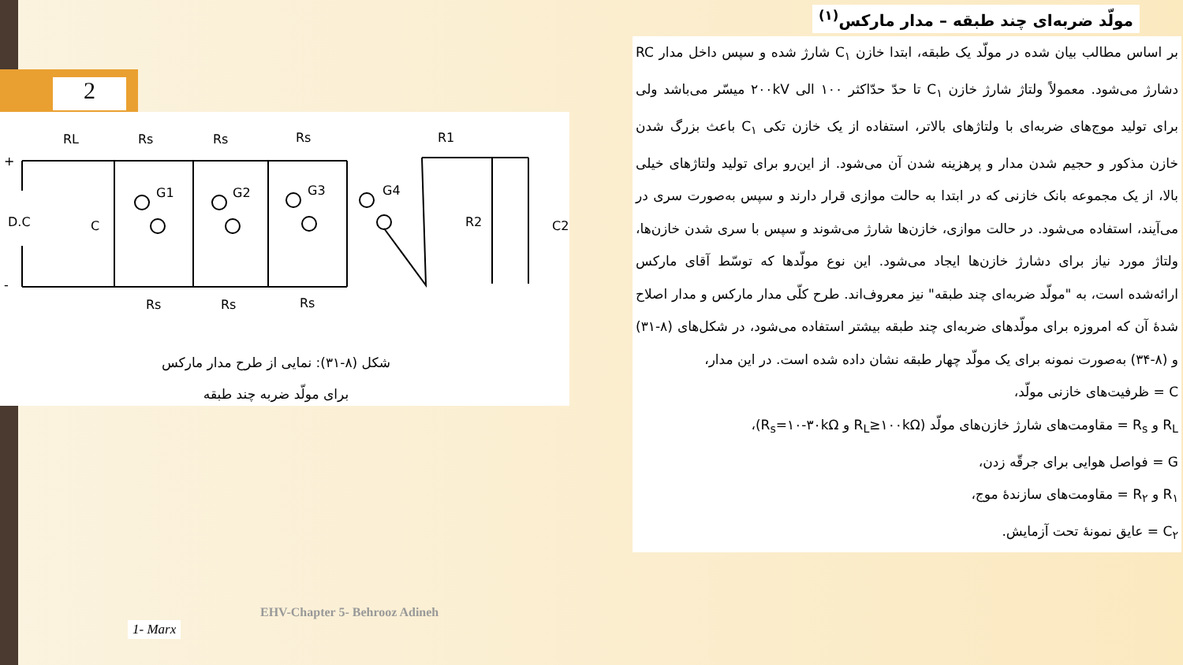2
مولّد ضربه‌ای چند طبقه – مدار مارکس<sup>(۱)</sup>
RL
Rs
Rs
Rs
R1
D.C
C
G1
G2
G3
G4
R2
C2
Rs
Rs
Rs
+
-
شکل (۸-۳۱): نمایی از طرح مدار مارکس
برای مولّد ضربه چند طبقه
بر اساس مطالب بیان شده در مولّد یک طبقه، ابتدا خازن C<sub>۱</sub> شارژ شده و سپس داخل مدار RC دشارژ می‌شود. معمولاً ولتاژ شارژ خازن C<sub>۱</sub> تا حدّ حدّاکثر ۱۰۰ الی ۲۰۰kV میسّر می‌باشد ولی برای تولید موج‌های ضربه‌ای با ولتاژهای بالاتر، استفاده از یک خازن تکی C<sub>۱</sub> باعث بزرگ شدن خازن مذکور و حجیم شدن مدار و پرهزینه شدن آن می‌شود. از این‌رو برای تولید ولتاژهای خیلی بالا، از یک مجموعه بانک خازنی که در ابتدا به حالت موازی قرار دارند و سپس به‌صورت سری در می‌آیند، استفاده می‌شود. در حالت موازی، خازن‌ها شارژ می‌شوند و سپس با سری شدن خازن‌ها، ولتاژ مورد نیاز برای دشارژ خازن‌ها ایجاد می‌شود. این نوع مولّدها که توسّط آقای مارکس ارائه‌شده است، به "مولّد ضربه‌ای چند طبقه" نیز معروف‌اند. طرح کلّی مدار مارکس و مدار اصلاح شدهٔ آن که امروزه برای مولّدهای ضربه‌ای چند طبقه بیشتر استفاده می‌شود، در شکل‌های (۸-۳۱) و (۸-۳۴) به‌صورت نمونه برای یک مولّد چهار طبقه نشان داده شده است. در این مدار،
C = ظرفیت‌های خازنی مولّد،
R<sub>L</sub> و R<sub>s</sub> = مقاومت‌های شارژ خازن‌های مولّد (R<sub>L</sub>≥۱۰۰kΩ و R<sub>s</sub>=۱۰-۳۰kΩ)،
G = فواصل هوایی برای جرقّه زدن،
R<sub>۱</sub> و R<sub>۲</sub> = مقاومت‌های سازندهٔ موج،
C<sub>۲</sub> = عایق نمونهٔ تحت آزمایش.
EHV-Chapter 5- Behrooz Adineh
1- Marx